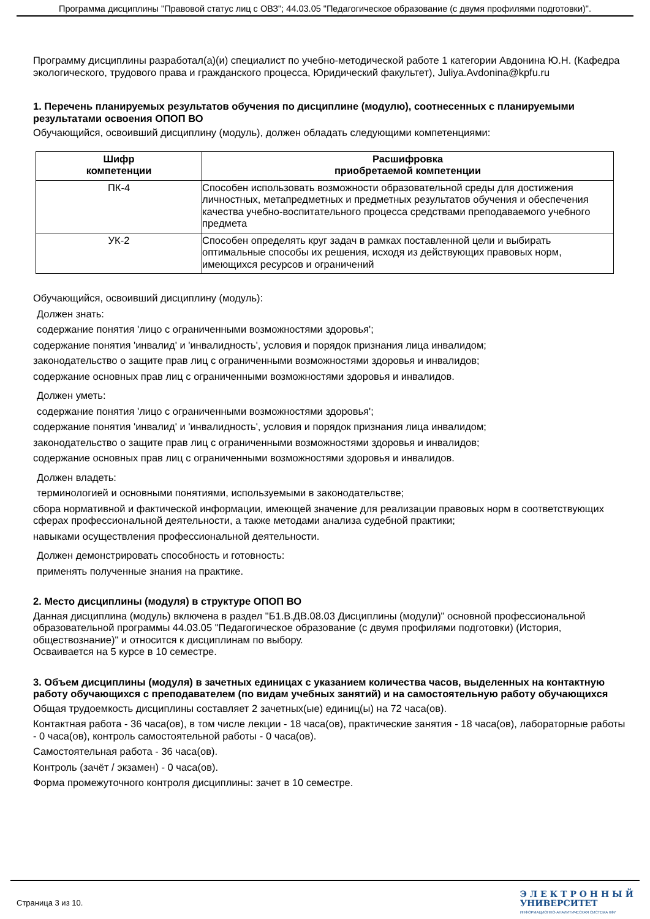Программа дисциплины "Правовой статус лиц с ОВЗ"; 44.03.05 "Педагогическое образование (с двумя профилями подготовки)".
Программу дисциплины разработал(а)(и) специалист по учебно-методической работе 1 категории Авдонина Ю.Н. (Кафедра экологического, трудового права и гражданского процесса, Юридический факультет), Juliya.Avdonina@kpfu.ru
1. Перечень планируемых результатов обучения по дисциплине (модулю), соотнесенных с планируемыми результатами освоения ОПОП ВО
Обучающийся, освоивший дисциплину (модуль), должен обладать следующими компетенциями:
| Шифр компетенции | Расшифровка приобретаемой компетенции |
| --- | --- |
| ПК-4 | Способен использовать возможности образовательной среды для достижения личностных, метапредметных и предметных результатов обучения и обеспечения качества учебно-воспитательного процесса средствами преподаваемого учебного предмета |
| УК-2 | Способен определять круг задач в рамках поставленной цели и выбирать оптимальные способы их решения, исходя из действующих правовых норм, имеющихся ресурсов и ограничений |
Обучающийся, освоивший дисциплину (модуль):
Должен знать:
содержание понятия 'лицо с ограниченными возможностями здоровья';
содержание понятия 'инвалид' и 'инвалидность', условия и порядок признания лица инвалидом;
законодательство о защите прав лиц с ограниченными возможностями здоровья и инвалидов;
содержание основных прав лиц с ограниченными возможностями здоровья и инвалидов.
Должен уметь:
содержание понятия 'лицо с ограниченными возможностями здоровья';
содержание понятия 'инвалид' и 'инвалидность', условия и порядок признания лица инвалидом;
законодательство о защите прав лиц с ограниченными возможностями здоровья и инвалидов;
содержание основных прав лиц с ограниченными возможностями здоровья и инвалидов.
Должен владеть:
терминологией и основными понятиями, используемыми в законодательстве;
сбора нормативной и фактической информации, имеющей значение для реализации правовых норм в соответствующих сферах профессиональной деятельности, а также методами анализа судебной практики;
навыками осуществления профессиональной деятельности.
Должен демонстрировать способность и готовность:
применять полученные знания на практике.
2. Место дисциплины (модуля) в структуре ОПОП ВО
Данная дисциплина (модуль) включена в раздел "Б1.В.ДВ.08.03 Дисциплины (модули)" основной профессиональной образовательной программы 44.03.05 "Педагогическое образование (с двумя профилями подготовки) (История, обществознание)" и относится к дисциплинам по выбору.
Осваивается на 5 курсе в 10 семестре.
3. Объем дисциплины (модуля) в зачетных единицах с указанием количества часов, выделенных на контактную работу обучающихся с преподавателем (по видам учебных занятий) и на самостоятельную работу обучающихся
Общая трудоемкость дисциплины составляет 2 зачетных(ые) единиц(ы) на 72 часа(ов).
Контактная работа - 36 часа(ов), в том числе лекции - 18 часа(ов), практические занятия - 18 часа(ов), лабораторные работы - 0 часа(ов), контроль самостоятельной работы - 0 часа(ов).
Самостоятельная работа - 36 часа(ов).
Контроль (зачёт / экзамен) - 0 часа(ов).
Форма промежуточного контроля дисциплины: зачет в 10 семестре.
Страница 3 из 10.
Э Л Е К Т Р О Н Н Ы Й
УНИВЕРСИТЕТ
ИНФОРМАЦИОННО-АНАЛИТИЧЕСКАЯ СИСТЕМА КФУ